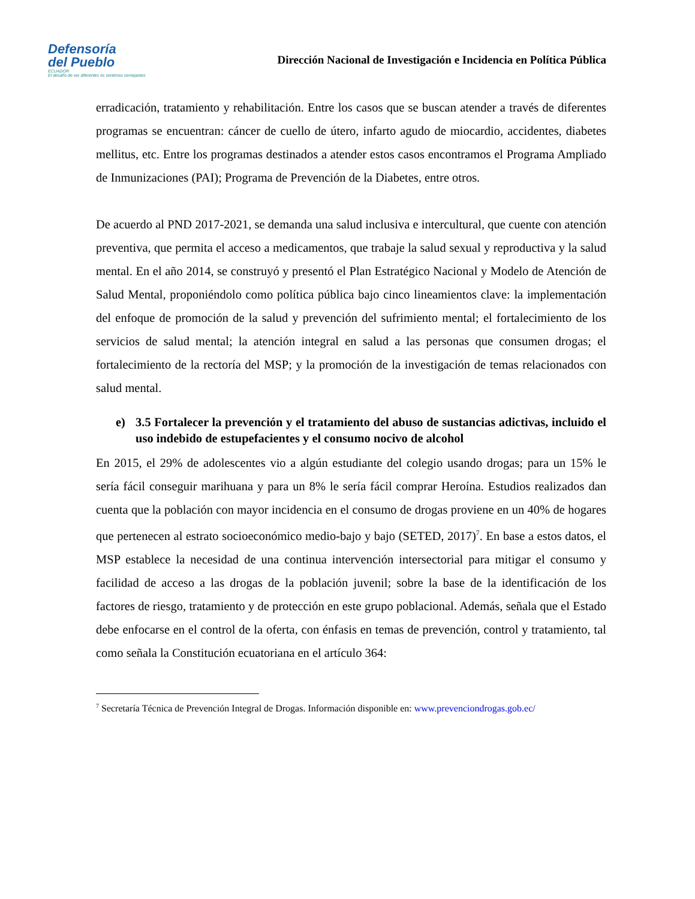Defensoría
del Pueblo
ECUADOR
El desafío de ser diferentes es sentirnos semejantes
Dirección Nacional de Investigación e Incidencia en Política Pública
erradicación, tratamiento y rehabilitación. Entre los casos que se buscan atender a través de diferentes programas se encuentran: cáncer de cuello de útero, infarto agudo de miocardio, accidentes, diabetes mellitus, etc. Entre los programas destinados a atender estos casos encontramos el Programa Ampliado de Inmunizaciones (PAI); Programa de Prevención de la Diabetes, entre otros.
De acuerdo al PND 2017-2021, se demanda una salud inclusiva e intercultural, que cuente con atención preventiva, que permita el acceso a medicamentos, que trabaje la salud sexual y reproductiva y la salud mental. En el año 2014, se construyó y presentó el Plan Estratégico Nacional y Modelo de Atención de Salud Mental, proponiéndolo como política pública bajo cinco lineamientos clave: la implementación del enfoque de promoción de la salud y prevención del sufrimiento mental; el fortalecimiento de los servicios de salud mental; la atención integral en salud a las personas que consumen drogas; el fortalecimiento de la rectoría del MSP; y la promoción de la investigación de temas relacionados con salud mental.
e) 3.5 Fortalecer la prevención y el tratamiento del abuso de sustancias adictivas, incluido el uso indebido de estupefacientes y el consumo nocivo de alcohol
En 2015, el 29% de adolescentes vio a algún estudiante del colegio usando drogas; para un 15% le sería fácil conseguir marihuana y para un 8% le sería fácil comprar Heroína. Estudios realizados dan cuenta que la población con mayor incidencia en el consumo de drogas proviene en un 40% de hogares que pertenecen al estrato socioeconómico medio-bajo y bajo (SETED, 2017)<sup>7</sup>. En base a estos datos, el MSP establece la necesidad de una continua intervención intersectorial para mitigar el consumo y facilidad de acceso a las drogas de la población juvenil; sobre la base de la identificación de los factores de riesgo, tratamiento y de protección en este grupo poblacional. Además, señala que el Estado debe enfocarse en el control de la oferta, con énfasis en temas de prevención, control y tratamiento, tal como señala la Constitución ecuatoriana en el artículo 364:
<sup>7</sup> Secretaría Técnica de Prevención Integral de Drogas. Información disponible en: www.prevenciondrogas.gob.ec/